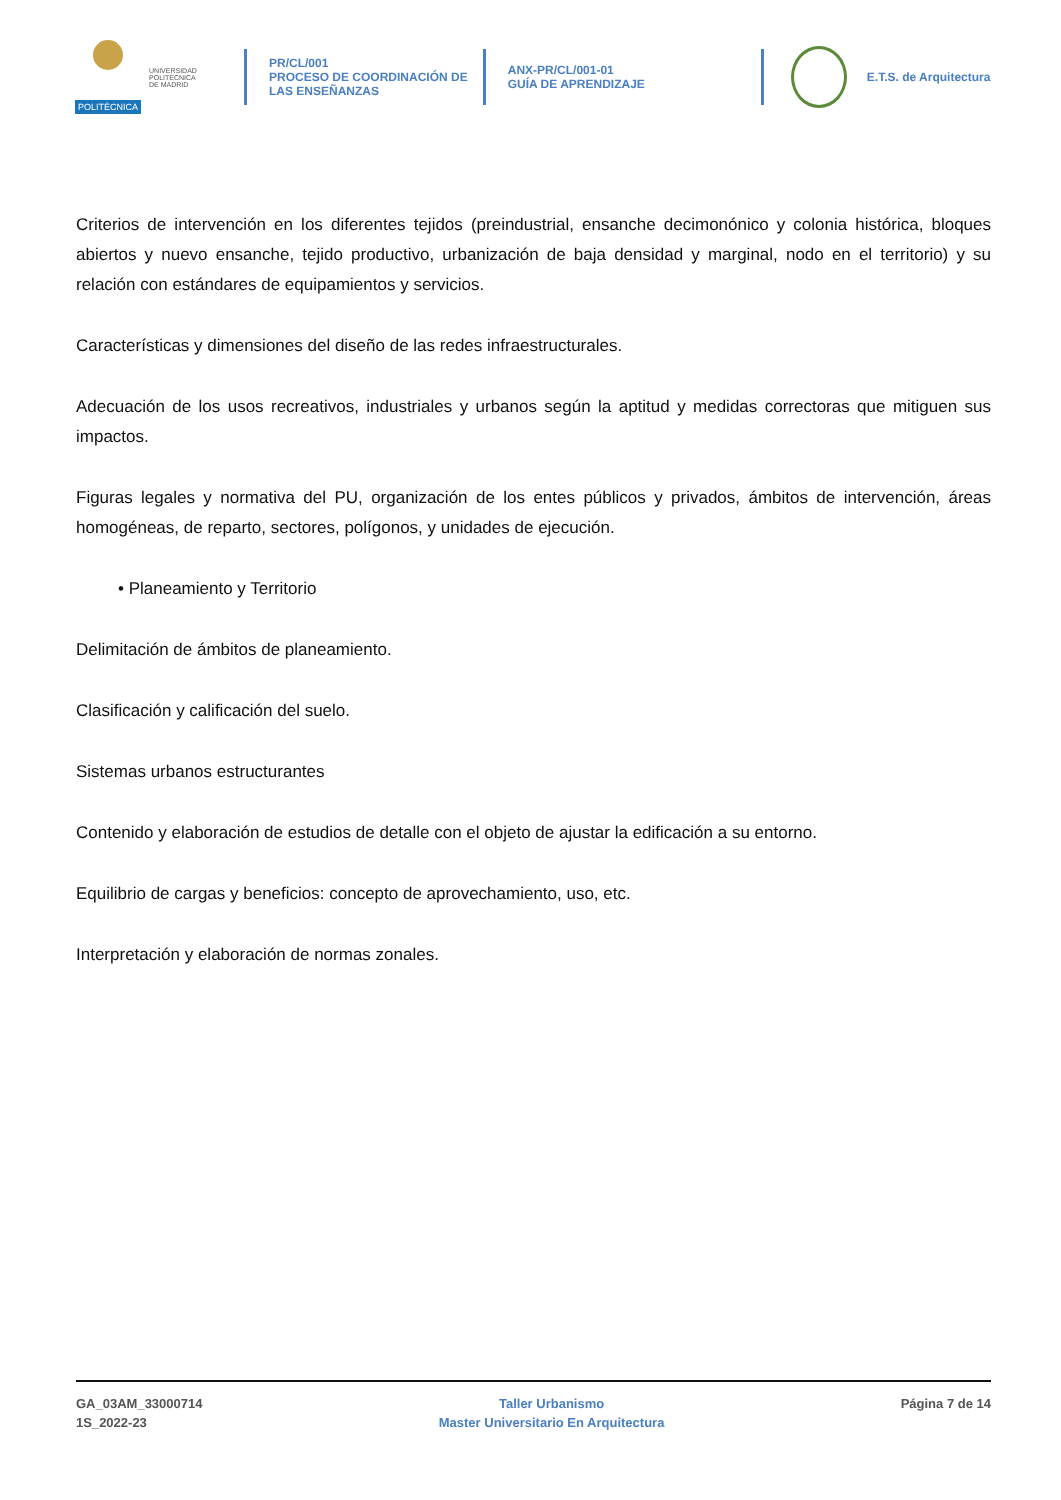POLITÉCNICA
UNIVERSIDAD
POLITÉCNICA
DE MADRID
PR/CL/001
PROCESO DE COORDINACIÓN DE
LAS ENSEÑANZAS
ANX-PR/CL/001-01
GUÍA DE APRENDIZAJE
E.T.S. de Arquitectura
Criterios de intervención en los diferentes tejidos (preindustrial, ensanche decimonónico y colonia histórica, bloques abiertos y nuevo ensanche, tejido productivo, urbanización de baja densidad y marginal, nodo en el territorio) y su relación con estándares de equipamientos y servicios.
Características y dimensiones del diseño de las redes infraestructurales.
Adecuación de los usos recreativos, industriales y urbanos según la aptitud y medidas correctoras que mitiguen sus impactos.
Figuras legales y normativa del PU, organización de los entes públicos y privados, ámbitos de intervención, áreas homogéneas, de reparto, sectores, polígonos, y unidades de ejecución.
• Planeamiento y Territorio
Delimitación de ámbitos de planeamiento.
Clasificación y calificación del suelo.
Sistemas urbanos estructurantes
Contenido y elaboración de estudios de detalle con el objeto de ajustar la edificación a su entorno.
Equilibrio de cargas y beneficios: concepto de aprovechamiento, uso, etc.
Interpretación y elaboración de normas zonales.
GA_03AM_33000714
1S_2022-23
Taller Urbanismo
Master Universitario En Arquitectura
Página 7 de 14